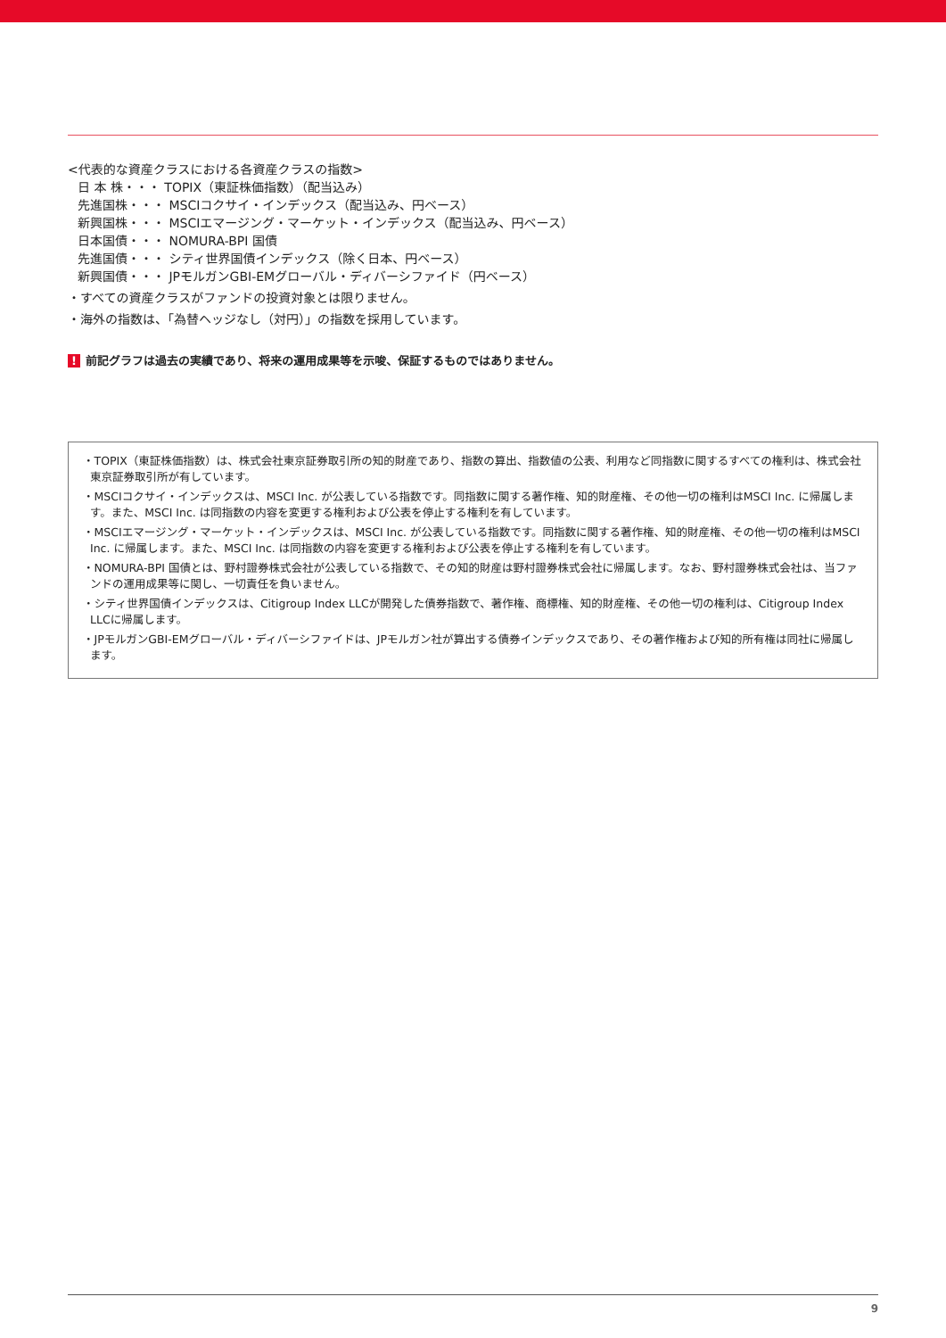<代表的な資産クラスにおける各資産クラスの指数>
日 本 株・・・ TOPIX（東証株価指数）（配当込み）
先進国株・・・ MSCIコクサイ・インデックス（配当込み、円ベース）
新興国株・・・ MSCIエマージング・マーケット・インデックス（配当込み、円ベース）
日本国債・・・ NOMURA-BPI 国債
先進国債・・・ シティ世界国債インデックス（除く日本、円ベース）
新興国債・・・ JPモルガンGBI-EMグローバル・ディバーシファイド（円ベース）
・すべての資産クラスがファンドの投資対象とは限りません。
・海外の指数は、「為替ヘッジなし（対円）」の指数を採用しています。
! 前記グラフは過去の実績であり、将来の運用成果等を示唆、保証するものではありません。
・TOPIX（東証株価指数）は、株式会社東京証券取引所の知的財産であり、指数の算出、指数値の公表、利用など同指数に関するすべての権利は、株式会社東京証券取引所が有しています。
・MSCIコクサイ・インデックスは、MSCI Inc. が公表している指数です。同指数に関する著作権、知的財産権、その他一切の権利はMSCI Inc. に帰属します。また、MSCI Inc. は同指数の内容を変更する権利および公表を停止する権利を有しています。
・MSCIエマージング・マーケット・インデックスは、MSCI Inc. が公表している指数です。同指数に関する著作権、知的財産権、その他一切の権利はMSCI Inc. に帰属します。また、MSCI Inc. は同指数の内容を変更する権利および公表を停止する権利を有しています。
・NOMURA-BPI 国債とは、野村證券株式会社が公表している指数で、その知的財産は野村證券株式会社に帰属します。なお、野村證券株式会社は、当ファンドの運用成果等に関し、一切責任を負いません。
・シティ世界国債インデックスは、Citigroup Index LLCが開発した債券指数で、著作権、商標権、知的財産権、その他一切の権利は、Citigroup Index LLCに帰属します。
・JPモルガンGBI-EMグローバル・ディバーシファイドは、JPモルガン社が算出する債券インデックスであり、その著作権および知的所有権は同社に帰属します。
9